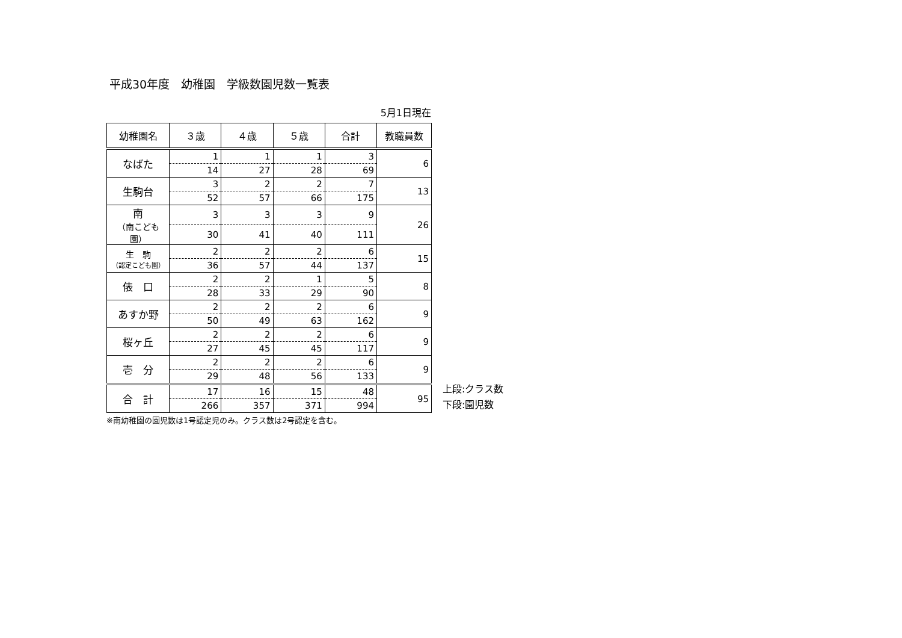平成30年度　幼稚園　学級数園児数一覧表
5月1日現在
| 幼稚園名 | ３歳 | ４歳 | ５歳 | 合計 | 教職員数 |
| --- | --- | --- | --- | --- | --- |
| なばた | 1 | 1 | 1 | 3 | 6 |
| | 14 | 27 | 28 | 69 | |
| 生駒台 | 3 | 2 | 2 | 7 | 13 |
| | 52 | 57 | 66 | 175 | |
| 南 （南こども園） | 3 | 3 | 3 | 9 | 26 |
| | 30 | 41 | 40 | 111 | |
| 生 駒 （認定こども園） | 2 | 2 | 2 | 6 | 15 |
| | 36 | 57 | 44 | 137 | |
| 俵 口 | 2 | 2 | 1 | 5 | 8 |
| | 28 | 33 | 29 | 90 | |
| あすか野 | 2 | 2 | 2 | 6 | 9 |
| | 50 | 49 | 63 | 162 | |
| 桜ヶ丘 | 2 | 2 | 2 | 6 | 9 |
| | 27 | 45 | 45 | 117 | |
| 壱 分 | 2 | 2 | 2 | 6 | 9 |
| | 29 | 48 | 56 | 133 | |
| 合 計 | 17 | 16 | 15 | 48 | 95 |
| | 266 | 357 | 371 | 994 | |
上段:クラス数
下段:園児数
※南幼稚園の園児数は1号認定児のみ。クラス数は2号認定を含む。